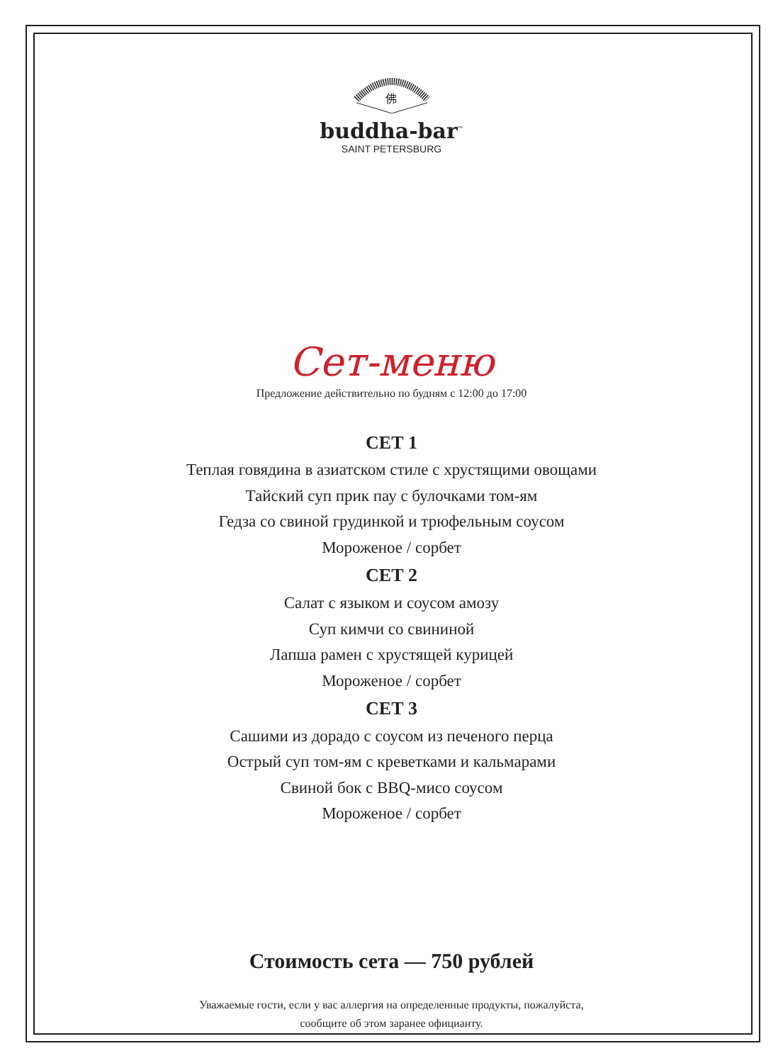佛
buddha-bar<sup>™</sup>
SAINT PETERSBURG
Сет-меню
Предложение действительно по будням с 12:00 до 17:00
СЕТ 1
Теплая говядина в азиатском стиле с хрустящими овощами
Тайский суп прик пау с булочками том-ям
Гедза со свиной грудинкой и трюфельным соусом
Мороженое / сорбет
СЕТ 2
Салат с языком и соусом амозу
Суп кимчи со свининой
Лапша рамен с хрустящей курицей
Мороженое / сорбет
СЕТ 3
Сашими из дорадо с соусом из печеного перца
Острый суп том-ям с креветками и кальмарами
Свиной бок с BBQ-мисо соусом
Мороженое / сорбет
Стоимость сета — 750 рублей
Уважаемые гости, если у вас аллергия на определенные продукты, пожалуйста,
сообщите об этом заранее официанту.